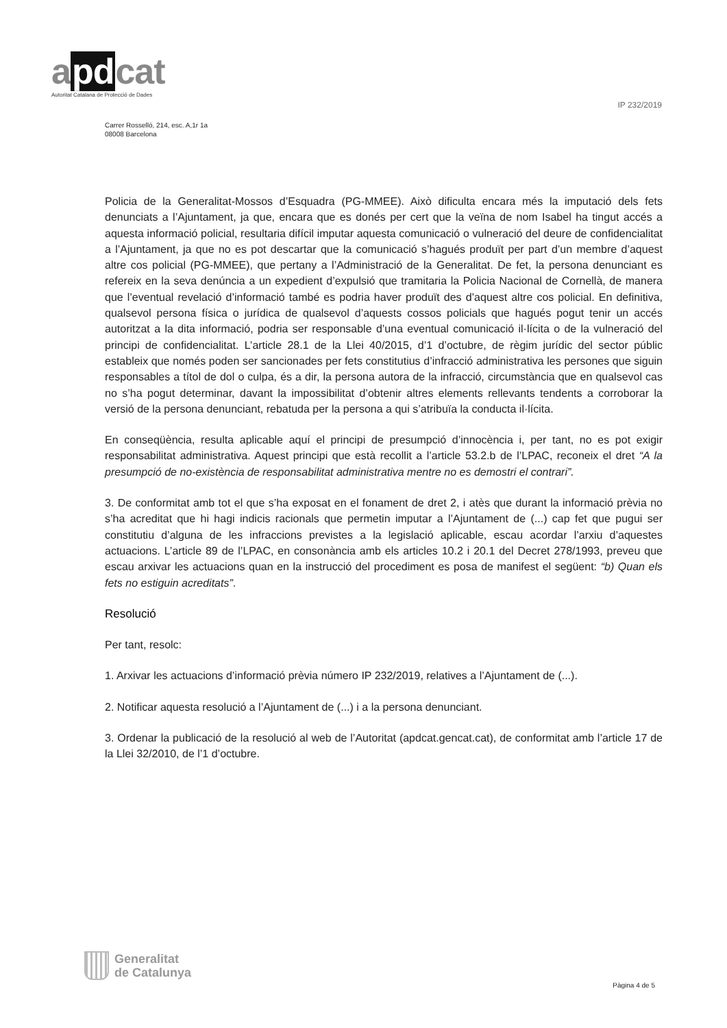apdcat
Autoritat Catalana de Protecció de Dades
IP 232/2019
Carrer Rosselló, 214, esc. A,1r 1a
08008 Barcelona
Policia de la Generalitat-Mossos d’Esquadra (PG-MMEE). Això dificulta encara més la imputació dels fets denunciats a l’Ajuntament, ja que, encara que es donés per cert que la veïna de nom Isabel ha tingut accés a aquesta informació policial, resultaria difícil imputar aquesta comunicació o vulneració del deure de confidencialitat a l’Ajuntament, ja que no es pot descartar que la comunicació s’hagués produït per part d’un membre d’aquest altre cos policial (PG-MMEE), que pertany a l’Administració de la Generalitat. De fet, la persona denunciant es refereix en la seva denúncia a un expedient d’expulsió que tramitaria la Policia Nacional de Cornellà, de manera que l’eventual revelació d’informació també es podria haver produït des d’aquest altre cos policial. En definitiva, qualsevol persona física o jurídica de qualsevol d’aquests cossos policials que hagués pogut tenir un accés autoritzat a la dita informació, podria ser responsable d’una eventual comunicació il·lícita o de la vulneració del principi de confidencialitat. L’article 28.1 de la Llei 40/2015, d’1 d’octubre, de règim jurídic del sector públic estableix que només poden ser sancionades per fets constitutius d’infracció administrativa les persones que siguin responsables a títol de dol o culpa, és a dir, la persona autora de la infracció, circumstància que en qualsevol cas no s’ha pogut determinar, davant la impossibilitat d’obtenir altres elements rellevants tendents a corroborar la versió de la persona denunciant, rebatuda per la persona a qui s’atribuïa la conducta il·lícita.
En conseqüència, resulta aplicable aquí el principi de presumpció d’innocència i, per tant, no es pot exigir responsabilitat administrativa. Aquest principi que està recollit a l’article 53.2.b de l’LPAC, reconeix el dret “A la presumpció de no-existència de responsabilitat administrativa mentre no es demostri el contrari”.
3. De conformitat amb tot el que s’ha exposat en el fonament de dret 2, i atès que durant la informació prèvia no s’ha acreditat que hi hagi indicis racionals que permetin imputar a l’Ajuntament de (...) cap fet que pugui ser constitutiu d’alguna de les infraccions previstes a la legislació aplicable, escau acordar l’arxiu d’aquestes actuacions. L’article 89 de l’LPAC, en consonància amb els articles 10.2 i 20.1 del Decret 278/1993, preveu que escau arxivar les actuacions quan en la instrucció del procediment es posa de manifest el següent: “b) Quan els fets no estiguin acreditats”.
Resolució
Per tant, resolc:
1. Arxivar les actuacions d’informació prèvia número IP 232/2019, relatives a l’Ajuntament de (...).
2. Notificar aquesta resolució a l’Ajuntament de (...) i a la persona denunciant.
3. Ordenar la publicació de la resolució al web de l’Autoritat (apdcat.gencat.cat), de conformitat amb l’article 17 de la Llei 32/2010, de l’1 d’octubre.
Generalitat
de Catalunya
Pàgina 4 de 5